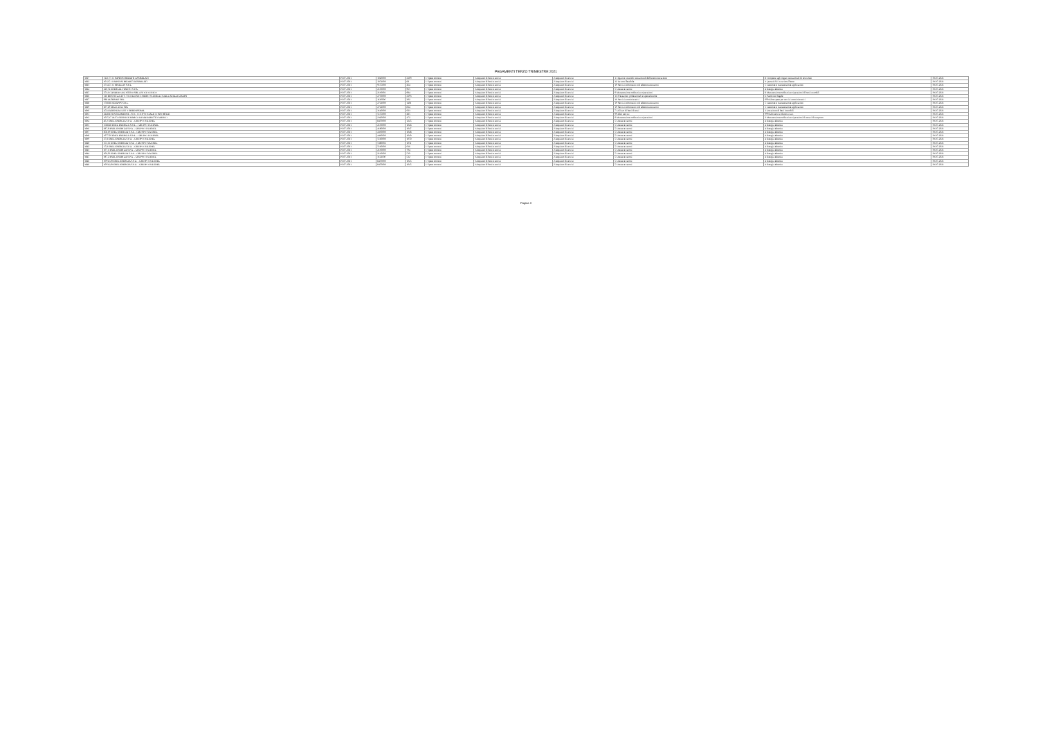PAGAMENTI TERZO TRIMESTRE 2021
| 3817 | 5121,75 COMPENSI REDDITI ASSIMILATI | 19-07-2021 | 1020000 | 2109 | 1 Spese correnti | 3 Acquisto di beni e servizi | 2 Acquisto di servizi | 1 Organi e incarichi istituzionali dell'amministrazione | 8 Compensi agli organi istituzionali di revisione | 19-07-2021 |
| 3822 | 3012,5 COMPENSI REDDITI ASSIMILATI | 19-07-2021 | 1051000 | 68 | 1 Spese correnti | 3 Acquisto di beni e servizi | 2 Acquisto di servizi | 12 Lavoro flessibile | 3 Quota LSU in carico all'ente | 19-07-2021 |
| 3823 | 2714,55 CORVALLIS S.R.L. | 19-07-2021 | 9155000 | 264 | 1 Spese correnti | 3 Acquisto di beni e servizi | 2 Acquisto di servizi | 19 Servizi informatici e di telecomunicazioni | 5 Gestione e manutenzione applicazioni | 19-07-2021 |
| 3824 | 220,74 ENERGIA VENETO S.P.A. | 19-07-2021 | 2130000 | 965 | 1 Spese correnti | 3 Acquisto di beni e servizi | 2 Acquisto di servizi | 5 Utenze e canoni | 4 Energia elettrica | 19-07-2021 |
| 3825 | 273,6 CANDIDO AGOSTINO SRL A SOCIO UNICO | 19-07-2021 | 2130001 | 984 | 1 Spese correnti | 3 Acquisto di beni e servizi | 2 Acquisto di servizi | 9 Manutenzione ordinaria e riparazioni | 8 Manutenzione ordinaria e riparazioni di beni immobili | 19-07-2021 |
| 3826 | 126 BENVEGLI AVV. TICOZZI NICCHIERO VIANELLO DALL'AVALLE ZAMPI | 19-07-2021 | 2750000 | 2193 | 1 Spese correnti | 3 Acquisto di beni e servizi | 2 Acquisto di servizi | 11 Prestazioni professionali e specialistiche | 6 Patrocinio legale | 19-07-2021 |
| 3827 | 988 ALTERIKS SRL | 19-07-2021 | 1120000 | 292 | 1 Spese correnti | 3 Acquisto di beni e servizi | 2 Acquisto di servizi | 16 Servizi amministrativi | 999 Altre spese per servizi amministrativi | 19-07-2021 |
| 3828 | 1768 BOXXAPPS S.R.L. | 19-07-2021 | 2721000 | 1401 | 1 Spese correnti | 3 Acquisto di beni e servizi | 2 Acquisto di servizi | 19 Servizi informatici e di telecomunicazioni | 5 Gestione e manutenzione applicazioni | 19-07-2021 |
| 3829 | 607,29 MAGGIOLI SPA | 19-07-2021 | 2721000 | 814 | 1 Spese correnti | 3 Acquisto di beni e servizi | 2 Acquisto di servizi | 19 Servizi informatici e di telecomunicazioni | 5 Gestione e manutenzione applicazioni | 19-07-2021 |
| 3830 | 4524 AZIENDA ULSS 3 SERENISSIMA | 19-07-2021 | 3140000 | 923 | 1 Spese correnti | 3 Acquisto di beni e servizi | 2 Acquisto di servizi | 7 Utilizzo di beni di terzi | 1 Locazione di beni immobili | 19-07-2021 |
| 3831 | 2248 EVENTI DIMENSE - SOC. COOP SOCIALE CONSORTILE | 19-07-2021 | 5155000 | 285 | 1 Spese correnti | 3 Acquisto di beni e servizi | 2 Acquisto di servizi | 99 Altri servizi | 999 Altri servizi diversi n.a.c. | 19-07-2021 |
| 3832 | 1025,37 AUTO SERVICE MARCO DI MANABOTTO MARCO | 19-07-2021 | 2320000 | 472 | 1 Spese correnti | 3 Acquisto di beni e servizi | 2 Acquisto di servizi | 9 Manutenzione ordinaria e riparazioni | 2 Manutenzione ordinaria e riparazioni di mezzi di trasporto | 19-07-2021 |
| 3834 | 40,2 ENEL ENERGIA S.P.A. - GRUPPO IVA ENEL | 19-07-2021 | 8470000 | 1245 | 1 Spese correnti | 3 Acquisto di beni e servizi | 2 Acquisto di servizi | 5 Utenze e canoni | 4 Energia elettrica | 19-07-2021 |
| 3835 | 1588,28 ENEL ENERGIA S.P.A. - GRUPPO IVA ENEL | 19-07-2021 | 2130000 | 1046 | 1 Spese correnti | 3 Acquisto di beni e servizi | 2 Acquisto di servizi | 5 Utenze e canoni | 4 Energia elettrica | 19-07-2021 |
| 3836 | 687,8 ENEL ENERGIA S.P.A. - GRUPPO IVA ENEL | 19-07-2021 | 4180000 | 1047 | 1 Spese correnti | 3 Acquisto di beni e servizi | 2 Acquisto di servizi | 5 Utenze e canoni | 4 Energia elettrica | 19-07-2021 |
| 3837 | 858,19 ENEL ENERGIA S.P.A. - GRUPPO IVA ENEL | 19-07-2021 | 4330000 | 1048 | 1 Spese correnti | 3 Acquisto di beni e servizi | 2 Acquisto di servizi | 5 Utenze e canoni | 4 Energia elettrica | 19-07-2021 |
| 3838 | 1977,99 ENEL ENERGIA S.P.A. - GRUPPO IVA ENEL | 19-07-2021 | 4460000 | 1049 | 1 Spese correnti | 3 Acquisto di beni e servizi | 2 Acquisto di servizi | 5 Utenze e canoni | 4 Energia elettrica | 19-07-2021 |
| 3839 | 27,8 ENEL ENERGIA S.P.A. - GRUPPO IVA ENEL | 19-07-2021 | 5160000 | 1050 | 1 Spese correnti | 3 Acquisto di beni e servizi | 2 Acquisto di servizi | 5 Utenze e canoni | 4 Energia elettrica | 19-07-2021 |
| 3840 | 151,11 ENEL ENERGIA S.P.A. - GRUPPO IVA ENEL | 19-07-2021 | 5380002 | 1051 | 1 Spese correnti | 3 Acquisto di beni e servizi | 2 Acquisto di servizi | 5 Utenze e canoni | 4 Energia elettrica | 19-07-2021 |
| 3842 | 17,8 ENEL ENERGIA S.P.A. - GRUPPO IVA ENEL | 19-07-2021 | 5160000 | 916 | 1 Spese correnti | 3 Acquisto di beni e servizi | 2 Acquisto di servizi | 5 Utenze e canoni | 4 Energia elettrica | 19-07-2021 |
| 3843 | 107,1 ENEL ENERGIA S.P.A. - GRUPPO IVA ENEL | 19-07-2021 | 2130000 | 794 | 1 Spese correnti | 3 Acquisto di beni e servizi | 2 Acquisto di servizi | 5 Utenze e canoni | 4 Energia elettrica | 19-07-2021 |
| 3844 | 206,96 ENEL ENERGIA S.P.A. - GRUPPO IVA ENEL | 19-07-2021 | 2130000 | 519 | 1 Spese correnti | 3 Acquisto di beni e servizi | 2 Acquisto di servizi | 5 Utenze e canoni | 4 Energia elettrica | 19-07-2021 |
| 3845 | 387,2 ENEL ENERGIA S.P.A. - GRUPPO IVA ENEL | 19-07-2021 | 3121100 | 522 | 1 Spese correnti | 3 Acquisto di beni e servizi | 2 Acquisto di servizi | 5 Utenze e canoni | 4 Energia elettrica | 19-07-2021 |
| 3846 | 30932,49 ENEL ENERGIA S.P.A. - GRUPPO IVA ENEL | 19-07-2021 | 8470000 | 1045 | 1 Spese correnti | 3 Acquisto di beni e servizi | 2 Acquisto di servizi | 5 Utenze e canoni | 4 Energia elettrica | 19-07-2021 |
| 3846 | 30932,49 ENEL ENERGIA S.P.A. - GRUPPO IVA ENEL | 19-07-2021 | 8470000 | 1045 | 1 Spese correnti | 3 Acquisto di beni e servizi | 2 Acquisto di servizi | 5 Utenze e canoni | 4 Energia elettrica | 19-07-2021 |
Pagina 3